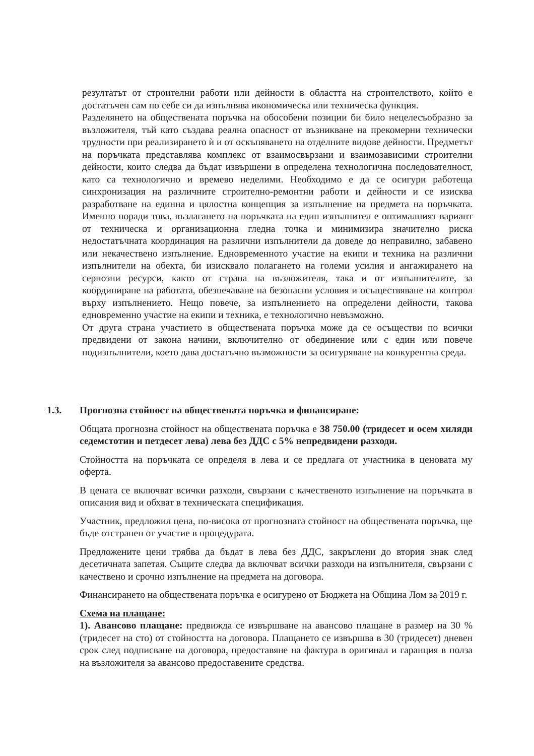резултатът от строителни работи или дейности в областта на строителството, който е достатъчен сам по себе си да изпълнява икономическа или техническа функция.
Разделянето на обществената поръчка на обособени позиции би било нецелесъобразно за възложителя, тъй като създава реална опасност от възникване на прекомерни технически трудности при реализирането ѝ и от оскъпяването на отделните видове дейности. Предметът на поръчката представлява комплекс от взаимосвързани и взаимозависими строителни дейности, които следва да бъдат извършени в определена технологична последователност, като са технологично и времево неделими. Необходимо е да се осигури работеща синхронизация на различните строително-ремонтни работи и дейности и се изисква разработване на единна и цялостна концепция за изпълнение на предмета на поръчката. Именно поради това, възлагането на поръчката на един изпълнител е оптималният вариант от техническа и организационна гледна точка и минимизира значително риска недостатъчната координация на различни изпълнители да доведе до неправилно, забавено или некачествено изпълнение. Едновременното участие на екипи и техника на различни изпълнители на обекта, би изисквало полагането на големи усилия и ангажирането на сериозни ресурси, както от страна на възложителя, така и от изпълнителите, за координиране на работата, обезпечаване на безопасни условия и осъществяване на контрол върху изпълнението. Нещо повече, за изпълнението на определени дейности, такова едновременно участие на екипи и техника, е технологично невъзможно.
От друга страна участието в обществената поръчка може да се осъществи по всички предвидени от закона начини, включително от обединение или с един или повече подизпълнители, което дава достатъчно възможности за осигуряване на конкурентна среда.
1.3. Прогнозна стойност на обществената поръчка и финансиране:
Общата прогнозна стойност на обществената поръчка е 38 750.00 (тридесет и осем хиляди седемстотин и петдесет лева) лева без ДДС с 5% непредвидени разходи.
Стойността на поръчката се определя в лева и се предлага от участника в ценовата му оферта.
В цената се включват всички разходи, свързани с качественото изпълнение на поръчката в описания вид и обхват в техническата спецификация.
Участник, предложил цена, по-висока от прогнозната стойност на обществената поръчка, ще бъде отстранен от участие в процедурата.
Предложените цени трябва да бъдат в лева без ДДС, закръглени до втория знак след десетичната запетая. Същите следва да включват всички разходи на изпълнителя, свързани с качествено и срочно изпълнение на предмета на договора.
Финансирането на обществената поръчка е осигурено от Бюджета на Община Лом за 2019 г.
Схема на плащане:
1). Авансово плащане: предвижда се извършване на авансово плащане в размер на 30 % (тридесет на сто) от стойността на договора. Плащането се извършва в 30 (тридесет) дневен срок след подписване на договора, предоставяне на фактура в оригинал и гаранция в полза на възложителя за авансово предоставените средства.